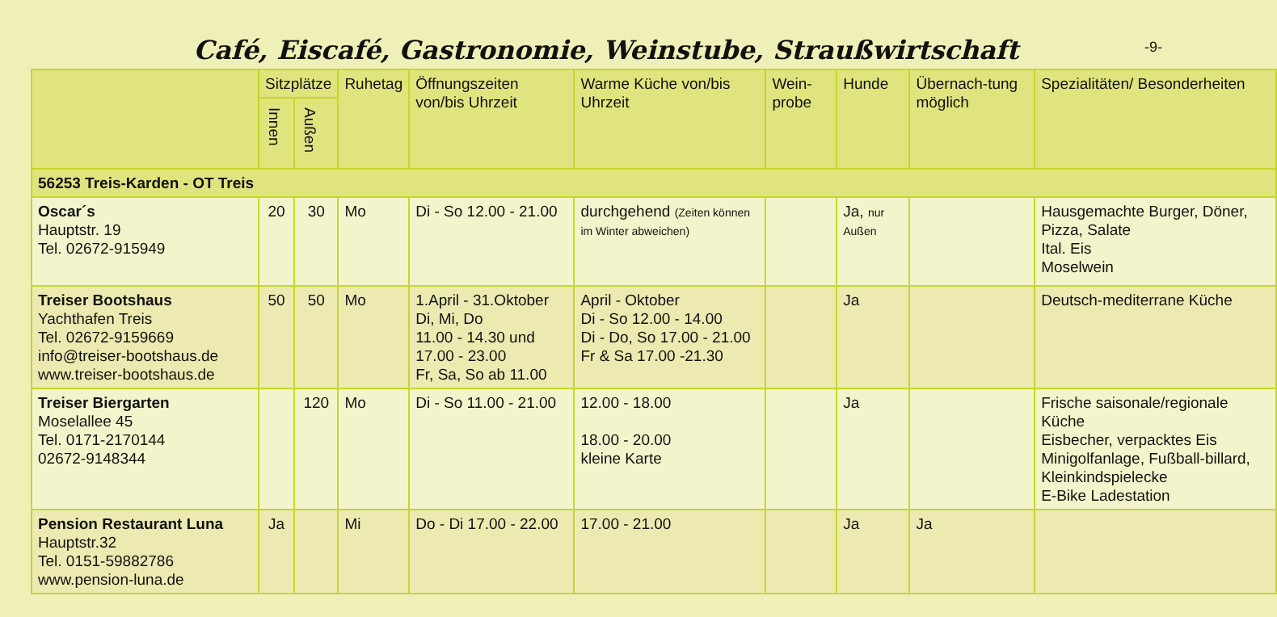Café, Eiscafé, Gastronomie, Weinstube, Straußwirtschaft
-9-
| | Sitzplätze | | Ruhetag | Öffnungszeiten von/bis Uhrzeit | Warme Küche von/bis Uhrzeit | Wein-probe | Hunde | Übernach-tung möglich | Spezialitäten/ Besonderheiten |
| --- | --- | --- | --- | --- | --- | --- | --- | --- | --- |
| | Innen | Außen | | | | | | | |
| 56253 Treis-Karden - OT Treis | | | | | | | | | |
| Oscar´s Hauptstr. 19 Tel. 02672-915949 | 20 | 30 | Mo | Di - So 12.00 - 21.00 | durchgehend (Zeiten können im Winter abweichen) | | Ja, nur Außen | | Hausgemachte Burger, Döner, Pizza, Salate Ital. Eis Moselwein |
| Treiser Bootshaus Yachthafen Treis Tel. 02672-9159669 info@treiser-bootshaus.de www.treiser-bootshaus.de | 50 | 50 | Mo | 1.April - 31.Oktober Di, Mi, Do 11.00 - 14.30 und 17.00 - 23.00 Fr, Sa, So ab 11.00 | April - Oktober Di - So 12.00 - 14.00 Di - Do, So 17.00 - 21.00 Fr & Sa 17.00 -21.30 | | Ja | | Deutsch-mediterrane Küche |
| Treiser Biergarten Moselallee 45 Tel. 0171-2170144 02672-9148344 | | 120 | Mo | Di - So 11.00 - 21.00 | 12.00 - 18.00 18.00 - 20.00 kleine Karte | | Ja | | Frische saisonale/regionale Küche Eisbecher, verpacktes Eis Minigolfanlage, Fußball-billard, Kleinkindspielecke E-Bike Ladestation |
| Pension Restaurant Luna Hauptstr.32 Tel. 0151-59882786 www.pension-luna.de | Ja | | Mi | Do - Di 17.00 - 22.00 | 17.00 - 21.00 | | Ja | Ja | |